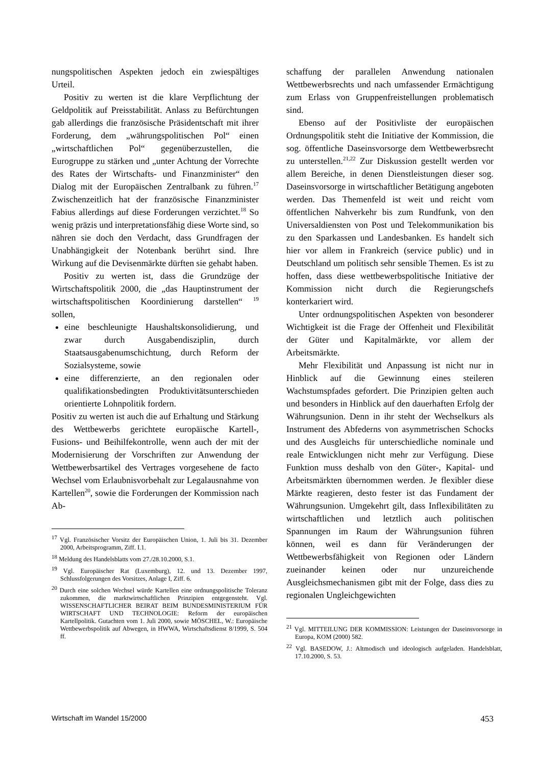nungspolitischen Aspekten jedoch ein zwiespältiges Urteil.
Positiv zu werten ist die klare Verpflichtung der Geldpolitik auf Preisstabilität. Anlass zu Befürchtungen gab allerdings die französische Präsidentschaft mit ihrer Forderung, dem „währungspolitischen Pol“ einen „wirtschaftlichen Pol“ gegenüberzustellen, die Eurogruppe zu stärken und „unter Achtung der Vorrechte des Rates der Wirtschafts- und Finanzminister“ den Dialog mit der Europäischen Zentralbank zu führen.<sup>17</sup> Zwischenzeitlich hat der französische Finanzminister Fabius allerdings auf diese Forderungen verzichtet.<sup>18</sup> So wenig präzis und interpretationsfähig diese Worte sind, so nähren sie doch den Verdacht, dass Grundfragen der Unabhängigkeit der Notenbank berührt sind. Ihre Wirkung auf die Devisenmärkte dürften sie gehabt haben.
Positiv zu werten ist, dass die Grundzüge der Wirtschaftspolitik 2000, die „das Hauptinstrument der wirtschaftspolitischen Koordinierung darstellen“ <sup>19</sup> sollen,
eine beschleunigte Haushaltskonsolidierung, und zwar durch Ausgabendisziplin, durch Staatsausgabenumschichtung, durch Reform der Sozialsysteme, sowie
eine differenzierte, an den regionalen oder qualifikationsbedingten Produktivitätsunterschieden orientierte Lohnpolitik fordern.
Positiv zu werten ist auch die auf Erhaltung und Stärkung des Wettbewerbs gerichtete europäische Kartell-, Fusions- und Beihilfekontrolle, wenn auch der mit der Modernisierung der Vorschriften zur Anwendung der Wettbewerbsartikel des Vertrages vorgesehene de facto Wechsel vom Erlaubnisvorbehalt zur Legalausnahme von Kartellen<sup>20</sup>, sowie die Forderungen der Kommission nach Ab-
<sup>17</sup> Vgl. Französischer Vorsitz der Europäischen Union, 1. Juli bis 31. Dezember 2000, Arbeitsprogramm, Ziff. I.1.
<sup>18</sup> Meldung des Handelsblatts vom 27./28.10.2000, S.1.
<sup>19</sup> Vgl. Europäischer Rat (Luxemburg), 12. und 13. Dezember 1997, Schlussfolgerungen des Vorsitzes, Anlage I, Ziff. 6.
<sup>20</sup> Durch eine solchen Wechsel würde Kartellen eine ordnungspolitische Toleranz zukommen, die marktwirtschaftlichen Prinzipien entgegensteht. Vgl. WISSENSCHAFTLICHER BEIRAT BEIM BUNDESMINISTERIUM FÜR WIRTSCHAFT UND TECHNOLOGIE: Reform der europäischen Kartellpolitik. Gutachten vom 1. Juli 2000, sowie MÖSCHEL, W.: Europäische Wettbewerbspolitik auf Abwegen, in HWWA, Wirtschaftsdienst 8/1999, S. 504 ff.
schaffung der parallelen Anwendung nationalen Wettbewerbsrechts und nach umfassender Ermächtigung zum Erlass von Gruppenfreistellungen problematisch sind.
Ebenso auf der Positivliste der europäischen Ordnungspolitik steht die Initiative der Kommission, die sog. öffentliche Daseinsvorsorge dem Wettbewerbsrecht zu unterstellen.<sup>21,22</sup> Zur Diskussion gestellt werden vor allem Bereiche, in denen Dienstleistungen dieser sog. Daseinsvorsorge in wirtschaftlicher Betätigung angeboten werden. Das Themenfeld ist weit und reicht vom öffentlichen Nahverkehr bis zum Rundfunk, von den Universaldiensten von Post und Telekommunikation bis zu den Sparkassen und Landesbanken. Es handelt sich hier vor allem in Frankreich (service public) und in Deutschland um politisch sehr sensible Themen. Es ist zu hoffen, dass diese wettbewerbspolitische Initiative der Kommission nicht durch die Regierungschefs konterkariert wird.
Unter ordnungspolitischen Aspekten von besonderer Wichtigkeit ist die Frage der Offenheit und Flexibilität der Güter und Kapitalmärkte, vor allem der Arbeitsmärkte.
Mehr Flexibilität und Anpassung ist nicht nur in Hinblick auf die Gewinnung eines steileren Wachstumspfades gefordert. Die Prinzipien gelten auch und besonders in Hinblick auf den dauerhaften Erfolg der Währungsunion. Denn in ihr steht der Wechselkurs als Instrument des Abfederns von asymmetrischen Schocks und des Ausgleichs für unterschiedliche nominale und reale Entwicklungen nicht mehr zur Verfügung. Diese Funktion muss deshalb von den Güter-, Kapital- und Arbeitsmärkten übernommen werden. Je flexibler diese Märkte reagieren, desto fester ist das Fundament der Währungsunion. Umgekehrt gilt, dass Inflexibilitäten zu wirtschaftlichen und letztlich auch politischen Spannungen im Raum der Währungsunion führen können, weil es dann für Veränderungen der Wettbewerbsfähigkeit von Regionen oder Ländern zueinander keinen oder nur unzureichende Ausgleichsmechanismen gibt mit der Folge, dass dies zu regionalen Ungleichgewichten
<sup>21</sup> Vgl. MITTEILUNG DER KOMMISSION: Leistungen der Daseinsvorsorge in Europa, KOM (2000) 582.
<sup>22</sup> Vgl. BASEDOW, J.: Altmodisch und ideologisch aufgeladen. Handelsblatt, 17.10.2000, S. 53.
Wirtschaft im Wandel 15/2000 453